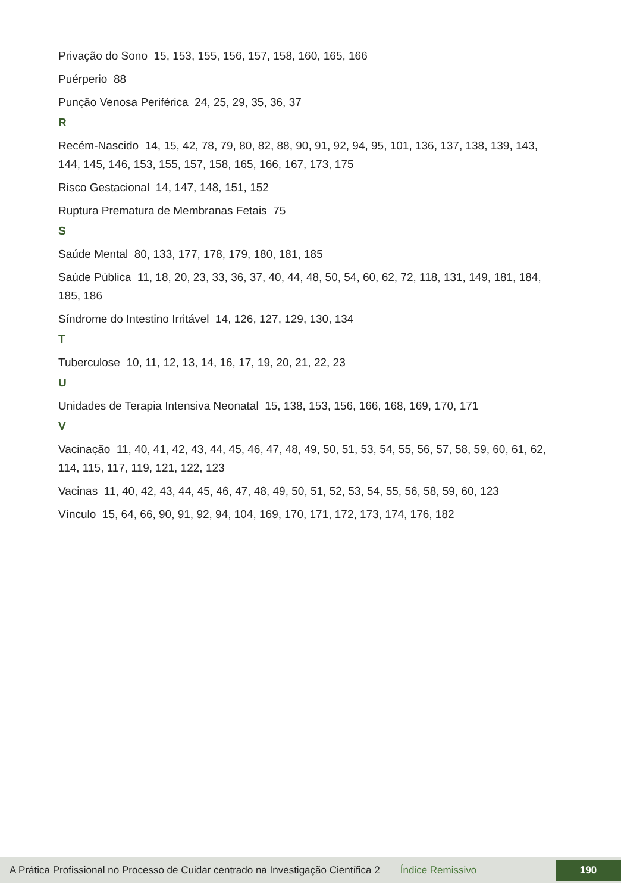Privação do Sono 15, 153, 155, 156, 157, 158, 160, 165, 166
Puérperio 88
Punção Venosa Periférica 24, 25, 29, 35, 36, 37
R
Recém-Nascido 14, 15, 42, 78, 79, 80, 82, 88, 90, 91, 92, 94, 95, 101, 136, 137, 138, 139, 143, 144, 145, 146, 153, 155, 157, 158, 165, 166, 167, 173, 175
Risco Gestacional 14, 147, 148, 151, 152
Ruptura Prematura de Membranas Fetais 75
S
Saúde Mental 80, 133, 177, 178, 179, 180, 181, 185
Saúde Pública 11, 18, 20, 23, 33, 36, 37, 40, 44, 48, 50, 54, 60, 62, 72, 118, 131, 149, 181, 184, 185, 186
Síndrome do Intestino Irritável 14, 126, 127, 129, 130, 134
T
Tuberculose 10, 11, 12, 13, 14, 16, 17, 19, 20, 21, 22, 23
U
Unidades de Terapia Intensiva Neonatal 15, 138, 153, 156, 166, 168, 169, 170, 171
V
Vacinação 11, 40, 41, 42, 43, 44, 45, 46, 47, 48, 49, 50, 51, 53, 54, 55, 56, 57, 58, 59, 60, 61, 62, 114, 115, 117, 119, 121, 122, 123
Vacinas 11, 40, 42, 43, 44, 45, 46, 47, 48, 49, 50, 51, 52, 53, 54, 55, 56, 58, 59, 60, 123
Vínculo 15, 64, 66, 90, 91, 92, 94, 104, 169, 170, 171, 172, 173, 174, 176, 182
A Prática Profissional no Processo de Cuidar centrado na Investigação Científica 2 Índice Remissivo 190